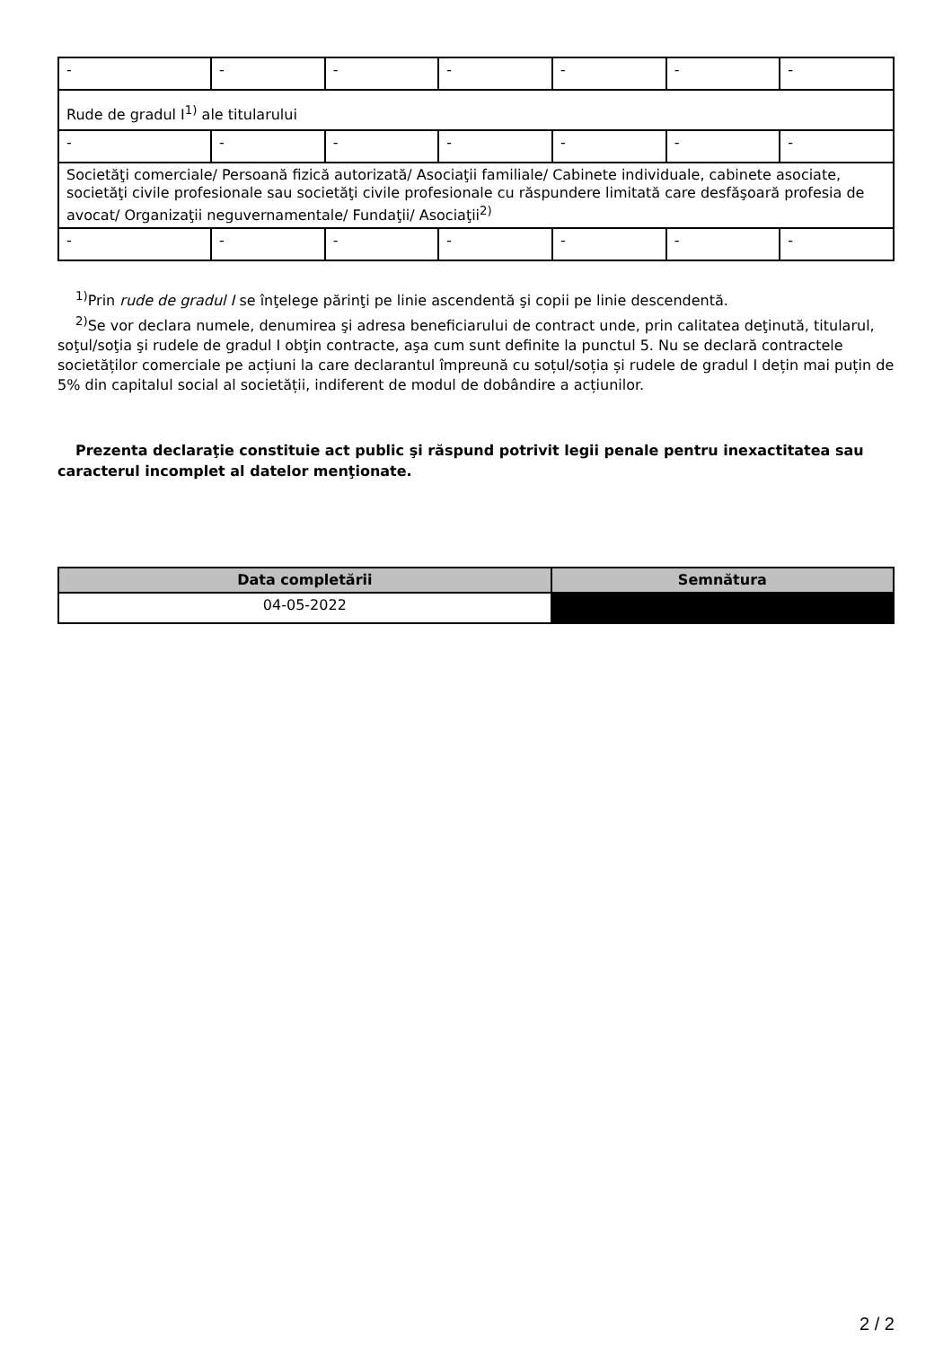| - | - | - | - | - | - | - |
| Rude de gradul I<sup>1)</sup> ale titularului | | | | | | |
| - | - | - | - | - | - | - |
| Societăţi comerciale/ Persoană fizică autorizată/ Asociaţii familiale/ Cabinete individuale, cabinete asociate, societăţi civile profesionale sau societăţi civile profesionale cu răspundere limitată care desfăşoară profesia de avocat/ Organizaţii neguvernamentale/ Fundaţii/ Asociaţii<sup>2)</sup> | | | | | | |
| - | - | - | - | - | - | - |
<sup>1)</sup> Prin rude de gradul I se înţelege părinţi pe linie ascendentă şi copii pe linie descendentă.
<sup>2)</sup> Se vor declara numele, denumirea şi adresa beneficiarului de contract unde, prin calitatea deţinută, titularul, soţul/soţia şi rudele de gradul I obţin contracte, aşa cum sunt definite la punctul 5. Nu se declară contractele societăților comerciale pe acțiuni la care declarantul împreună cu soțul/soția și rudele de gradul I dețin mai puțin de 5% din capitalul social al societății, indiferent de modul de dobândire a acțiunilor.
Prezenta declaraţie constituie act public şi răspund potrivit legii penale pentru inexactitatea sau caracterul incomplet al datelor menţionate.
| Data completării | Semnătura |
| --- | --- |
| 04-05-2022 | |
2 / 2